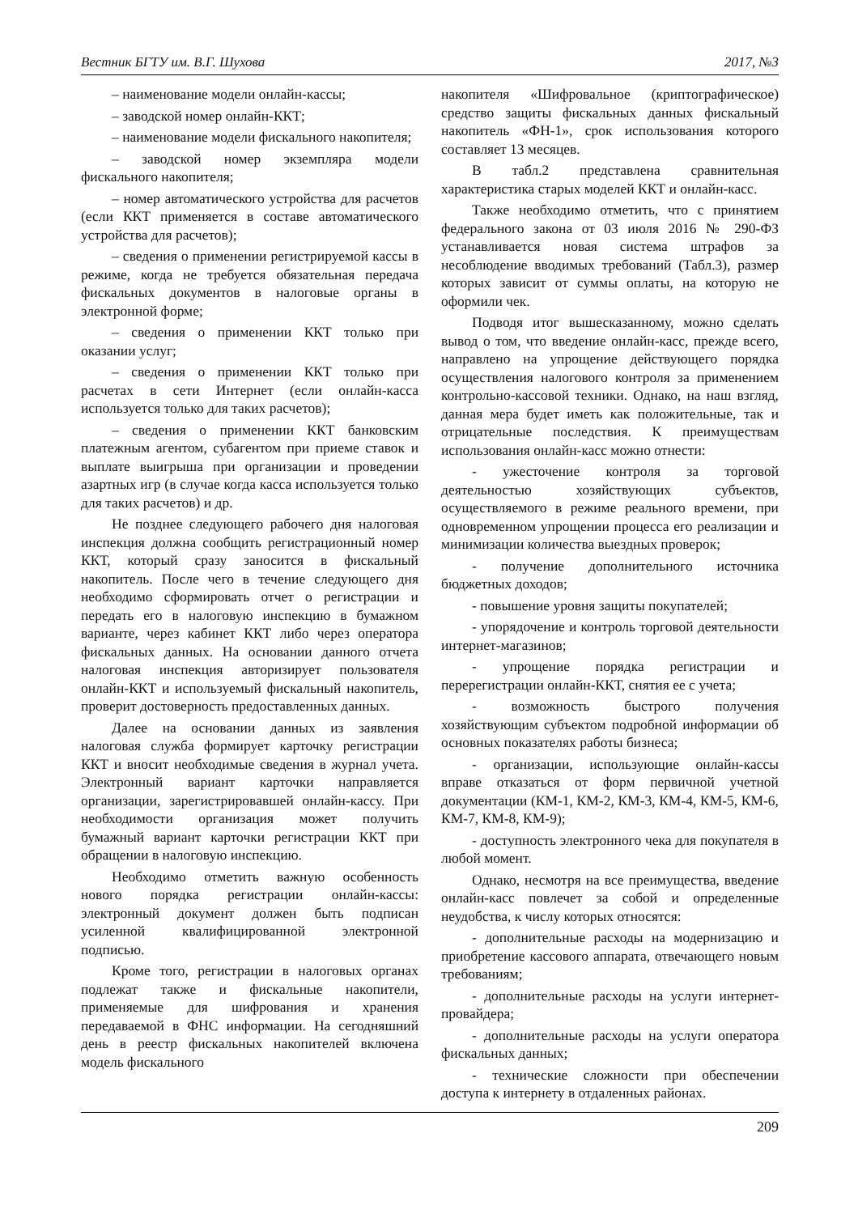Вестник БГТУ им. В.Г. Шухова 2017, №3
– наименование модели онлайн-кассы;
– заводской номер онлайн-ККТ;
– наименование модели фискального накопителя;
– заводской номер экземпляра модели фискального накопителя;
– номер автоматического устройства для расчетов (если ККТ применяется в составе автоматического устройства для расчетов);
– сведения о применении регистрируемой кассы в режиме, когда не требуется обязательная передача фискальных документов в налоговые органы в электронной форме;
– сведения о применении ККТ только при оказании услуг;
– сведения о применении ККТ только при расчетах в сети Интернет (если онлайн-касса используется только для таких расчетов);
– сведения о применении ККТ банковским платежным агентом, субагентом при приеме ставок и выплате выигрыша при организации и проведении азартных игр (в случае когда касса используется только для таких расчетов) и др.
Не позднее следующего рабочего дня налоговая инспекция должна сообщить регистрационный номер ККТ, который сразу заносится в фискальный накопитель. После чего в течение следующего дня необходимо сформировать отчет о регистрации и передать его в налоговую инспекцию в бумажном варианте, через кабинет ККТ либо через оператора фискальных данных. На основании данного отчета налоговая инспекция авторизирует пользователя онлайн-ККТ и используемый фискальный накопитель, проверит достоверность предоставленных данных.
Далее на основании данных из заявления налоговая служба формирует карточку регистрации ККТ и вносит необходимые сведения в журнал учета. Электронный вариант карточки направляется организации, зарегистрировавшей онлайн-кассу. При необходимости организация может получить бумажный вариант карточки регистрации ККТ при обращении в налоговую инспекцию.
Необходимо отметить важную особенность нового порядка регистрации онлайн-кассы: электронный документ должен быть подписан усиленной квалифицированной электронной подписью.
Кроме того, регистрации в налоговых органах подлежат также и фискальные накопители, применяемые для шифрования и хранения передаваемой в ФНС информации. На сегодняшний день в реестр фискальных накопителей включена модель фискального
накопителя «Шифровальное (криптографическое) средство защиты фискальных данных фискальный накопитель «ФН-1», срок использования которого составляет 13 месяцев.
В табл.2 представлена сравнительная характеристика старых моделей ККТ и онлайн-касс.
Также необходимо отметить, что с принятием федерального закона от 03 июля 2016 № 290-ФЗ устанавливается новая система штрафов за несоблюдение вводимых требований (Табл.3), размер которых зависит от суммы оплаты, на которую не оформили чек.
Подводя итог вышесказанному, можно сделать вывод о том, что введение онлайн-касс, прежде всего, направлено на упрощение действующего порядка осуществления налогового контроля за применением контрольно-кассовой техники. Однако, на наш взгляд, данная мера будет иметь как положительные, так и отрицательные последствия. К преимуществам использования онлайн-касс можно отнести:
- ужесточение контроля за торговой деятельностью хозяйствующих субъектов, осуществляемого в режиме реального времени, при одновременном упрощении процесса его реализации и минимизации количества выездных проверок;
- получение дополнительного источника бюджетных доходов;
- повышение уровня защиты покупателей;
- упорядочение и контроль торговой деятельности интернет-магазинов;
- упрощение порядка регистрации и перерегистрации онлайн-ККТ, снятия ее с учета;
- возможность быстрого получения хозяйствующим субъектом подробной информации об основных показателях работы бизнеса;
- организации, использующие онлайн-кассы вправе отказаться от форм первичной учетной документации (КМ-1, КМ-2, КМ-3, КМ-4, КМ-5, КМ-6, КМ-7, КМ-8, КМ-9);
- доступность электронного чека для покупателя в любой момент.
Однако, несмотря на все преимущества, введение онлайн-касс повлечет за собой и определенные неудобства, к числу которых относятся:
- дополнительные расходы на модернизацию и приобретение кассового аппарата, отвечающего новым требованиям;
- дополнительные расходы на услуги интернет-провайдера;
- дополнительные расходы на услуги оператора фискальных данных;
- технические сложности при обеспечении доступа к интернету в отдаленных районах.
209